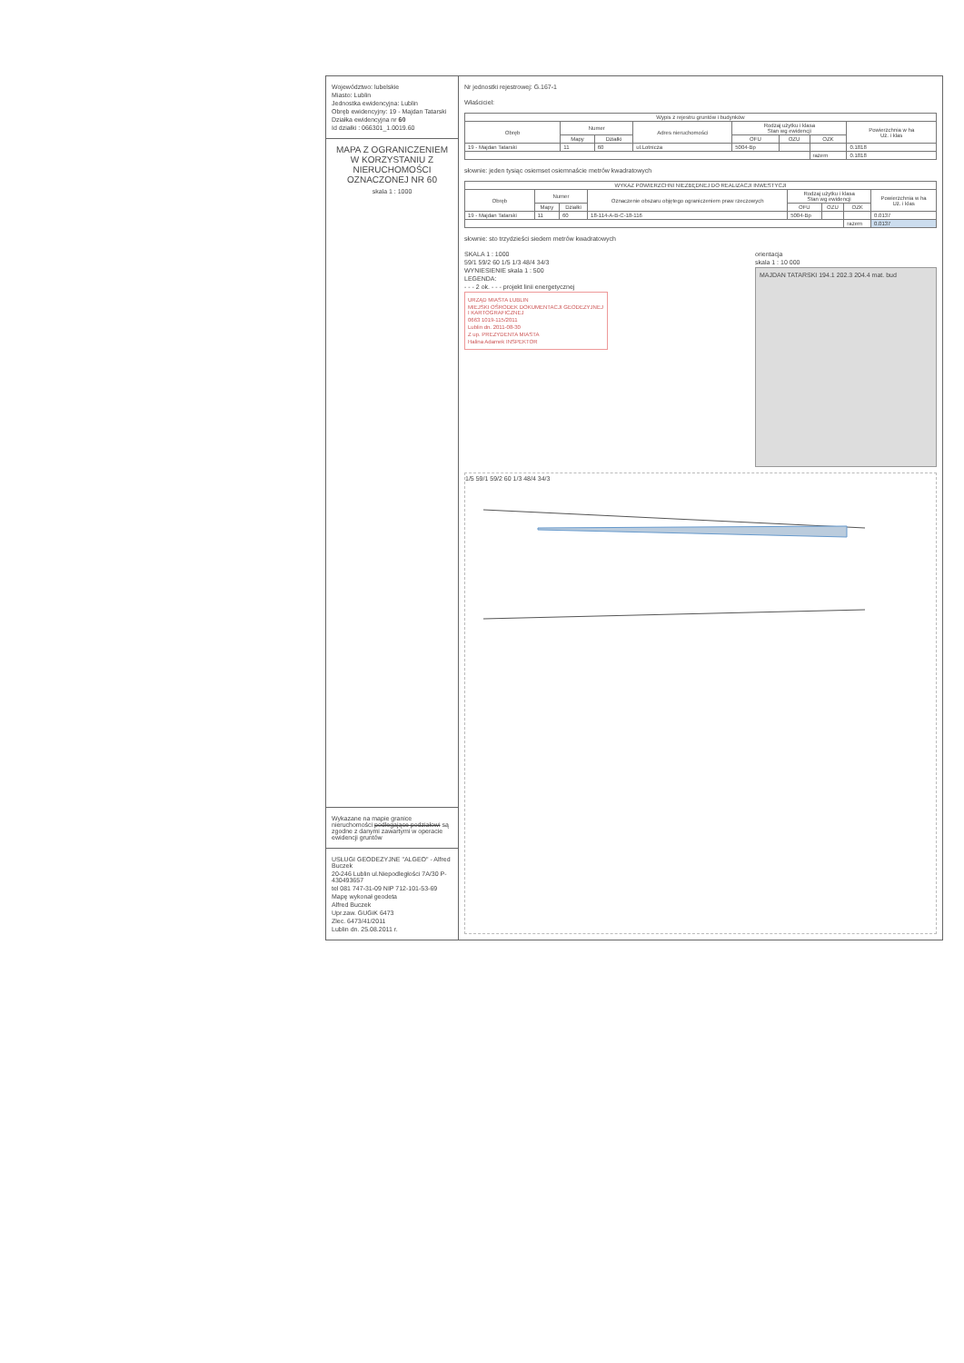Województwo: lubelskie
Miasto: Lublin
Jednostka ewidencyjna: Lublin
Obręb ewidencyjny: 19 - Majdan Tatarski
Działka ewidencyjna nr 60
Id działki : 066301_1.0019.60
MAPA Z OGRANICZENIEM W KORZYSTANIU Z NIERUCHOMOŚCI OZNACZONEJ NR 60
skala 1 : 1000
Wykazane na mapie granice nieruchomości podlegające podziałowi są zgodne z danymi zawartymi w operacie ewidencji gruntów
USŁUGI GEODEZYJNE "ALGEO" - Alfred Buczek
20-246 Lublin ul.Niepodległości 7A/30 P-430493657
tel 081 747-31-09 NIP 712-101-53-69
Mapę wykonał geodeta
Alfred Buczek
Upr.zaw. GUGiK 6473
Zlec. 6473/41/2011
Lublin dn. 25.08.2011 r.
Nr jednostki rejestrowej: G.167-1
Właściciel:
| Wypis z rejestru gruntów i budynków | | | | | | | |
| --- | --- | --- | --- | --- | --- | --- | --- |
| Obręb | Numer | | Adres nieruchomości | Rodzaj użytku i klasa Stan wg ewidencji | | | Powierzchnia w ha Uż. i klas |
| | Mapy | Działki | | OFU | OZU | OZK | |
| 19 - Majdan Tatarski | 11 | 60 | ul.Lotnicza | 5004-Bp | | | 0.1818 |
| | | | | | | razem | 0.1818 |
słownie: jeden tysiąc osiemset osiemnaście metrów kwadratowych
| WYKAZ POWIERZCHNI NIEZBĘDNEJ DO REALIZACJI INWESTYCJI | | | | | | | |
| --- | --- | --- | --- | --- | --- | --- | --- |
| Obręb | Numer | | Oznaczenie obszaru objętego ograniczeniem praw rzeczowych | Rodzaj użytku i klasa Stan wg ewidencji | | | Powierzchnia w ha Uż. i klas |
| | Mapy | Działki | | OFU | OZU | OZK | |
| 19 - Majdan Tatarski | 11 | 60 | 18-114-A-B-C-18-116 | 5004-Bp | | | 0.0137 |
| | | | | | | razem | 0.0137 |
słownie: sto trzydzieści siedem metrów kwadratowych
SKALA 1 : 1000
59/1 59/2 60 1/5 1/3 48/4 34/3
WYNIESIENIE skala 1 : 500
LEGENDA:
- - - 2 ok. - - - projekt linii energetycznej
URZĄD MIASTA LUBLIN
MIEJSKI OŚRODEK DOKUMENTACJI GEODEZYJNEJ I KARTOGRAFICZNEJ
0663 1019-115/2011
Lublin dn. 2011-08-30
Z up. PREZYDENTA MIASTA
Halina Adamek INSPEKTOR
orientacja
skala 1 : 10 000
MAJDAN TATARSKI 194.1 202.3 204.4 mat. bud
1/5 59/1 59/2 60 1/3 48/4 34/3